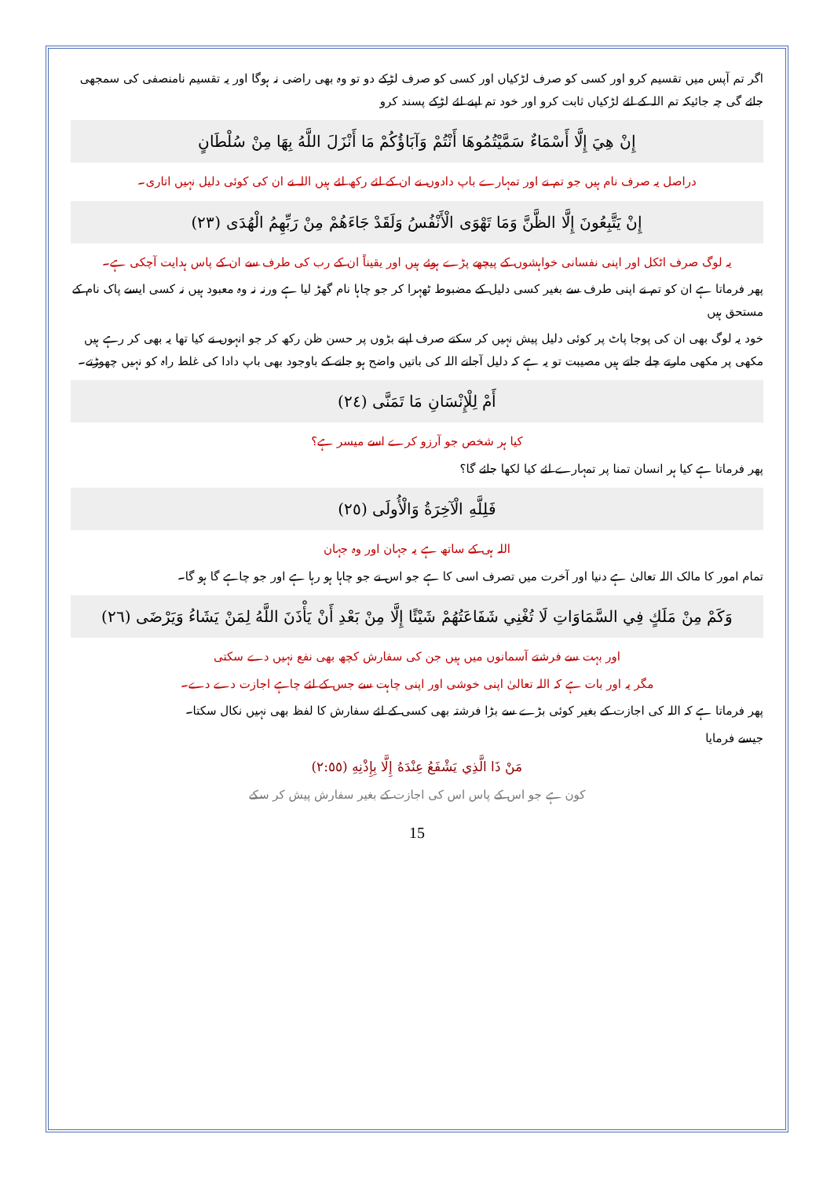اگر تم آپس میں تقسیم کرو اور کسی کو صرف لڑکیاں اور کسی کو صرف لڑکے دو تو وہ بھی راضی نہ ہوگا اور یہ تقسیم نامنصفی کی سمجھی جائے گی چہ جائیکہ تم اللہ کے لئے لڑکیاں ثابت کرو اور خود تم اپنے لئے لڑکے پسند کرو
إِنْ هِيَ إِلَّا أَسْمَاءٌ سَمَّيْتُمُوهَا أَنْتُمْ وَآبَاؤُكُمْ مَا أَنْزَلَ اللَّهُ بِهَا مِنْ سُلْطَانٍ
دراصل یہ صرف نام ہیں جو تم نے اور تمہارے باپ دادوں نے ان کے لئے رکھ لئے ہیں اللہ نے ان کی کوئی دلیل نہیں اتاری۔
إِنْ يَتَّبِعُونَ إِلَّا الظَّنَّ وَمَا تَهْوَى الْأَنْفُسُ وَلَقَدْ جَاءَهُمْ مِنْ رَبِّهِمُ الْهُدَى (٢٣)
یہ لوگ صرف اٹکل اور اپنی نفسانی خواہشوں کے پیچھے پڑے ہوئے ہیں اور یقیناً ان کے رب کی طرف سے ان کے پاس ہدایت آچکی ہے۔
پھر فرماتا ہے ان کو تم نے اپنی طرف سے بغیر کسی دلیل کے مضبوط ٹھہرا کر جو چاہا نام گھڑ لیا ہے ورنہ نہ وہ معبود ہیں نہ کسی ایسے پاک نام کے مستحق ہیں
خود یہ لوگ بھی ان کی پوجا پاٹ پر کوئی دلیل پیش نہیں کر سکتے صرف اپنے بڑوں پر حسن ظن رکھ کر جو انہوں نے کیا تھا یہ بھی کر رہے ہیں مکھی پر مکھی مارتے چلے جاتے ہیں مصیبت تو یہ ہے کہ دلیل آجانے اللہ کی باتیں واضح ہو جانے کے باوجود بھی باپ دادا کی غلط راہ کو نہیں چھوڑتے۔
أَمْ لِلْإِنْسَانِ مَا تَمَنَّى (٢٤)
کیا ہر شخص جو آرزو کرے اسے میسر ہے؟
پھر فرماتا ہے کیا ہر انسان تمنا پر تمہارے لئے کیا لکھا جائے گا؟
فَلِلَّهِ الْآخِرَةُ وَالْأُولَى (٢٥)
اللہ ہی کے ساتھ ہے یہ جہان اور وہ جہان
تمام امور کا مالک اللہ تعالیٰ ہے دنیا اور آخرت میں تصرف اسی کا ہے جو اس نے جو چاہا ہو رہا ہے اور جو چاہے گا ہو گا۔
وَكَمْ مِنْ مَلَكٍ فِي السَّمَاوَاتِ لَا تُغْنِي شَفَاعَتُهُمْ شَيْئًا إِلَّا مِنْ بَعْدِ أَنْ يَأْذَنَ اللَّهُ لِمَنْ يَشَاءُ وَيَرْضَى (٢٦)
اور بہت سے فرشتے آسمانوں میں ہیں جن کی سفارش کچھ بھی نفع نہیں دے سکتی
مگر یہ اور بات ہے کہ اللہ تعالیٰ اپنی خوشی اور اپنی چاہت سے جس کے لئے چاہے اجازت دے دے۔
پھر فرماتا ہے کہ اللہ کی اجازت کے بغیر کوئی بڑے سے بڑا فرشتہ بھی کسی کے لئے سفارش کا لفظ بھی نہیں نکال سکتا۔
جیسے فرمایا
مَنْ ذَا الَّذِي يَشْفَعُ عِنْدَهُ إِلَّا بِإِذْنِهِ (٢:٥٥)
کون ہے جو اس کے پاس اس کی اجازت کے بغیر سفارش پیش کر سکے
15